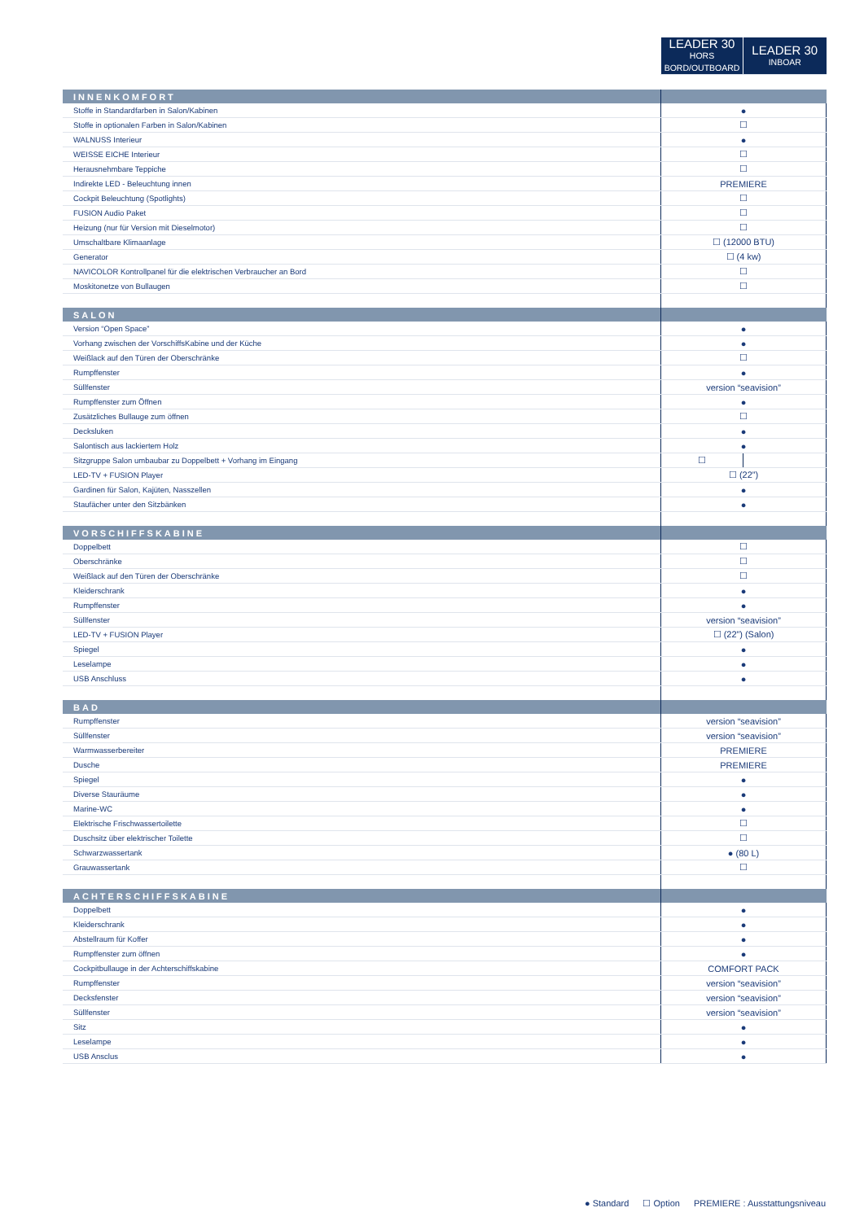| | LEADER 30 HORS BORD/OUTBOARD | LEADER 30 INBOAR |
| --- | --- | --- |
| INNENKOMFORT | | |
| Stoffe in Standardfarben in Salon/Kabinen | ● | |
| Stoffe in optionalen Farben in Salon/Kabinen | ☐ | |
| WALNUSS Interieur | ● | |
| WEISSE EICHE Interieur | ☐ | |
| Herausnehmbare Teppiche | ☐ | |
| Indirekte LED - Beleuchtung innen | PREMIERE | |
| Cockpit Beleuchtung (Spotlights) | ☐ | |
| FUSION Audio Paket | ☐ | |
| Heizung (nur für Version mit Dieselmotor) | ☐ | |
| Umschaltbare Klimaanlage | ☐ (12000 BTU) | |
| Generator | ☐ (4 kw) | |
| NAVICOLOR Kontrollpanel für die elektrischen Verbraucher an Bord | ☐ | |
| Moskitonetze von Bullaugen | ☐ | |
| SALON | | |
| Version “Open Space” | ● | |
| Vorhang zwischen der VorschiffsKabine und der Küche | ● | |
| Weißlack auf den Türen der Oberschränke | ☐ | |
| Rumpffenster | ● | |
| Süllfenster | version “seavision” | |
| Rumpffenster zum Öffnen | ● | |
| Zusätzliches Bullauge zum öffnen | ☐ | |
| Decksluken | ● | |
| Salontisch aus lackiertem Holz | ● | |
| Sitzgruppe Salon umbaubar zu Doppelbett + Vorhang im Eingang | ☐ | |
| LED-TV + FUSION Player | ☐ (22”) | |
| Gardinen für Salon, Kajüten, Nasszellen | ● | |
| Staufächer unter den Sitzbänken | ● | |
| VORSCHIFFSKABINE | | |
| Doppelbett | ☐ | |
| Oberschränke | ☐ | |
| Weißlack auf den Türen der Oberschränke | ☐ | |
| Kleiderschrank | ● | |
| Rumpffenster | ● | |
| Süllfenster | version “seavision” | |
| LED-TV + FUSION Player | ☐ (22”) (Salon) | |
| Spiegel | ● | |
| Leselampe | ● | |
| USB Anschluss | ● | |
| BAD | | |
| Rumpffenster | version “seavision” | |
| Süllfenster | version “seavision” | |
| Warmwasserbereiter | PREMIERE | |
| Dusche | PREMIERE | |
| Spiegel | ● | |
| Diverse Stauräume | ● | |
| Marine-WC | ● | |
| Elektrische Frischwassertoilette | ☐ | |
| Duschsitz über elektrischer Toilette | ☐ | |
| Schwarzwassertank | ● (80 L) | |
| Grauwassertank | ☐ | |
| ACHTERSCHIFFSKABINE | | |
| Doppelbett | ● | |
| Kleiderschrank | ● | |
| Abstellraum für Koffer | ● | |
| Rumpffenster zum öffnen | ● | |
| Cockpitbullauge in der Achterschiffskabine | COMFORT PACK | |
| Rumpffenster | version “seavision” | |
| Decksfenster | version “seavision” | |
| Süllfenster | version “seavision” | |
| Sitz | ● | |
| Leselampe | ● | |
| USB Ansclus | ● | |
● Standard ☐ Option PREMIERE : Ausstattungsniveau